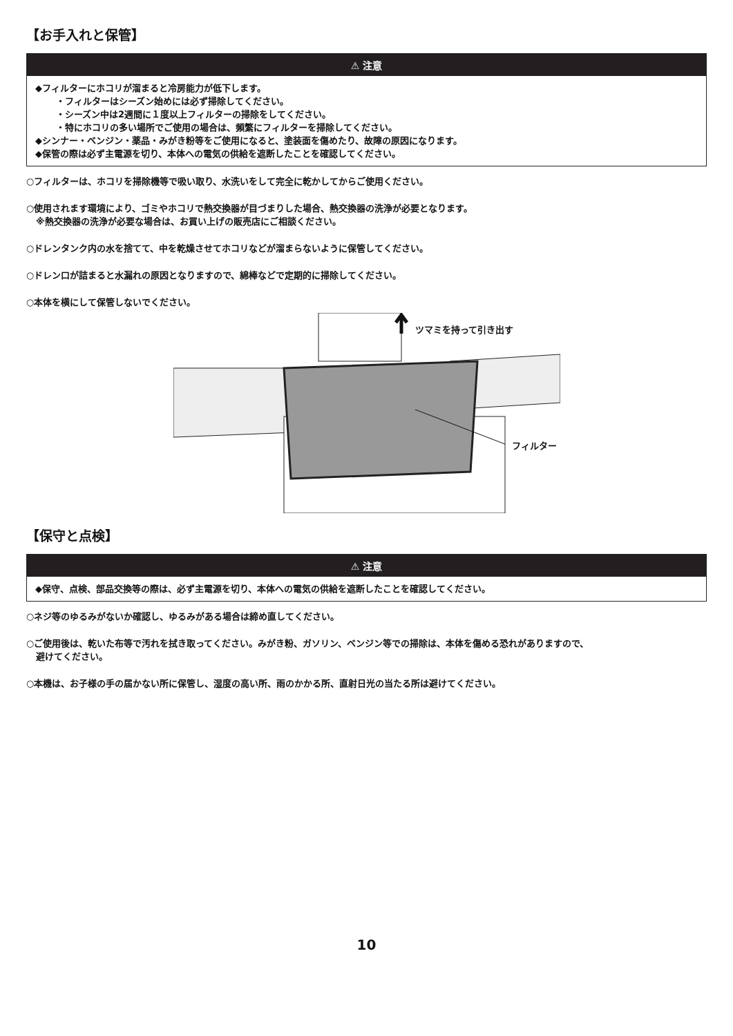【お手入れと保管】
⚠ 注意
◆フィルターにホコリが溜まると冷房能力が低下します。
・フィルターはシーズン始めには必ず掃除してください。
・シーズン中は2週間に１度以上フィルターの掃除をしてください。
・特にホコリの多い場所でご使用の場合は、頻繁にフィルターを掃除してください。
◆シンナー・ベンジン・薬品・みがき粉等をご使用になると、塗装面を傷めたり、故障の原因になります。
◆保管の際は必ず主電源を切り、本体への電気の供給を遮断したことを確認してください。
○フィルターは、ホコリを掃除機等で吸い取り、水洗いをして完全に乾かしてからご使用ください。
○使用されます環境により、ゴミやホコリで熱交換器が目づまりした場合、熱交換器の洗浄が必要となります。
※熱交換器の洗浄が必要な場合は、お買い上げの販売店にご相談ください。
○ドレンタンク内の水を捨てて、中を乾燥させてホコリなどが溜まらないように保管してください。
○ドレン口が詰まると水漏れの原因となりますので、綿棒などで定期的に掃除してください。
○本体を横にして保管しないでください。
ツマミを持って引き出す
フィルター
【保守と点検】
⚠ 注意
◆保守、点検、部品交換等の際は、必ず主電源を切り、本体への電気の供給を遮断したことを確認してください。
○ネジ等のゆるみがないか確認し、ゆるみがある場合は締め直してください。
○ご使用後は、乾いた布等で汚れを拭き取ってください。みがき粉、ガソリン、ベンジン等での掃除は、本体を傷める恐れがありますので、
避けてください。
○本機は、お子様の手の届かない所に保管し、湿度の高い所、雨のかかる所、直射日光の当たる所は避けてください。
10